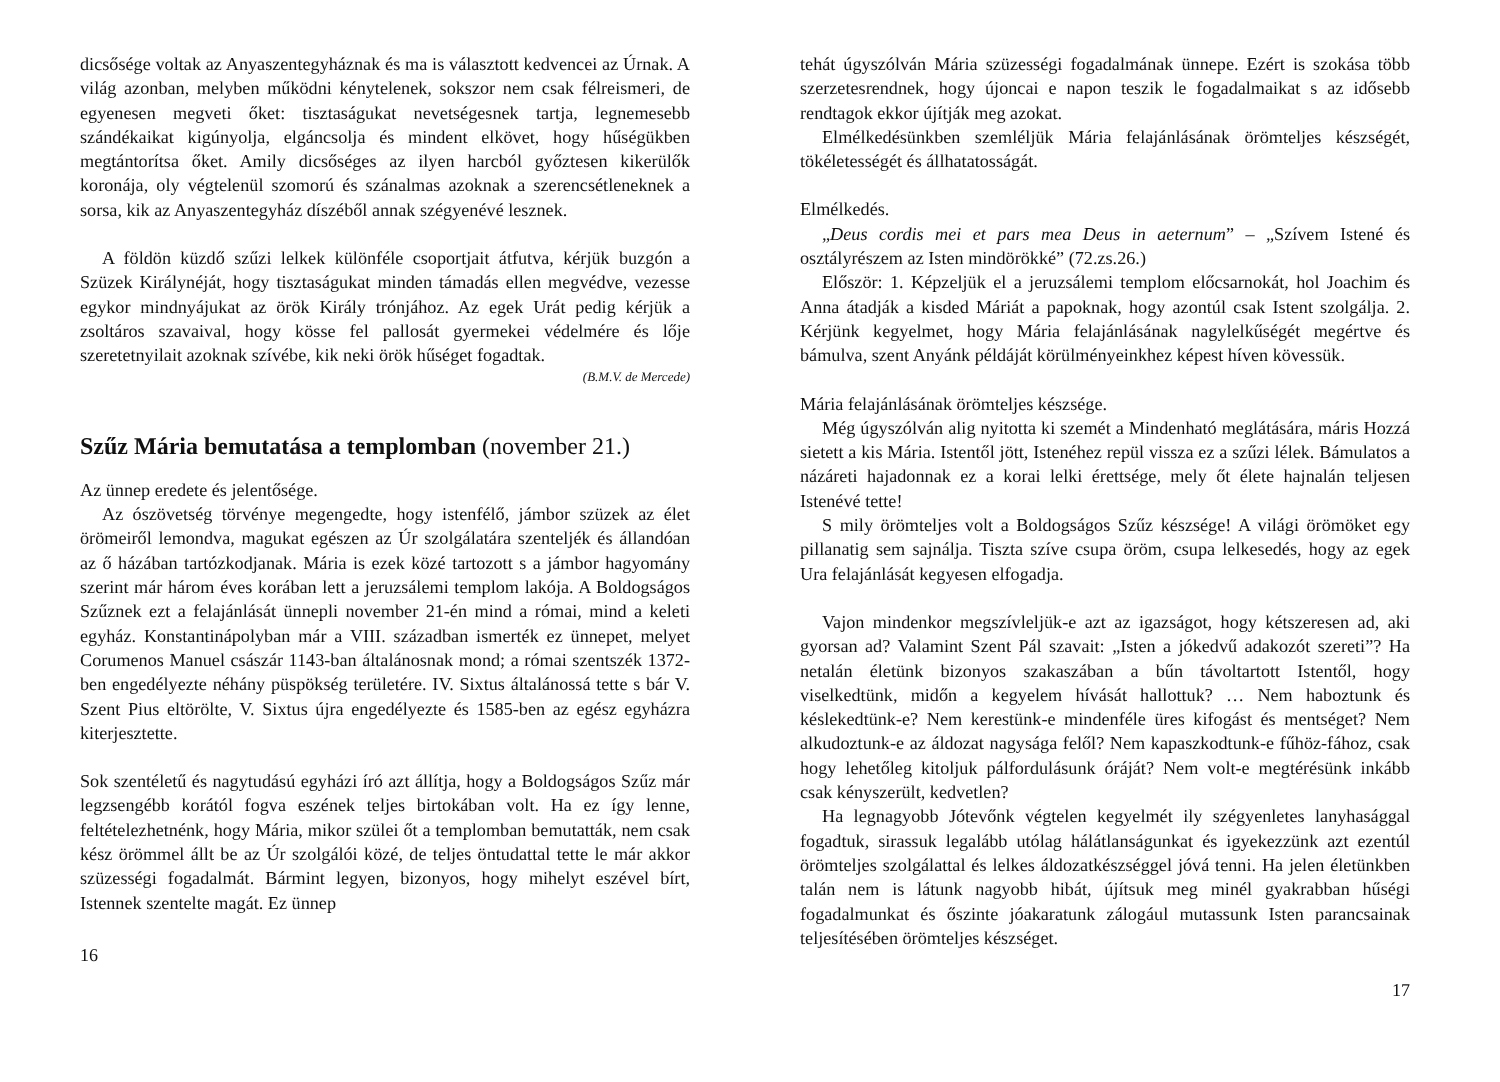dicsősége voltak az Anyaszentegyháznak és ma is választott kedvencei az Úrnak. A világ azonban, melyben működni kénytelenek, sokszor nem csak félreismeri, de egyenesen megveti őket: tisztaságukat nevetségesnek tartja, legnemesebb szándékaikat kigúnyolja, elgáncsolja és mindent elkövet, hogy hűségükben megtántorítsa őket. Amily dicsőséges az ilyen harcból győztesen kikerülők koronája, oly végtelenül szomorú és szánalmas azoknak a szerencsétleneknek a sorsa, kik az Anyaszentegyház díszéből annak szégyenévé lesznek.
A földön küzdő szűzi lelkek különféle csoportjait átfutva, kérjük buzgón a Szüzek Királynéját, hogy tisztaságukat minden támadás ellen megvédve, vezesse egykor mindnyájukat az örök Király trónjához. Az egek Urát pedig kérjük a zsoltáros szavaival, hogy kösse fel pallosát gyermekei védelmére és lője szeretetnyilait azoknak szívébe, kik neki örök hűséget fogadtak.
(B.M.V. de Mercede)
Szűz Mária bemutatása a templomban (november 21.)
Az ünnep eredete és jelentősége.
Az ószövetség törvénye megengedte, hogy istenfélő, jámbor szüzek az élet örömeiről lemondva, magukat egészen az Úr szolgálatára szenteljék és állandóan az ő házában tartózkodjanak. Mária is ezek közé tartozott s a jámbor hagyomány szerint már három éves korában lett a jeruzsálemi templom lakója. A Boldogságos Szűznek ezt a felajánlását ünnepli november 21-én mind a római, mind a keleti egyház. Konstantinápolyban már a VIII. században ismerték ez ünnepet, melyet Corumenos Manuel császár 1143-ban általánosnak mond; a római szentszék 1372-ben engedélyezte néhány püspökség területére. IV. Sixtus általánossá tette s bár V. Szent Pius eltörölte, V. Sixtus újra engedélyezte és 1585-ben az egész egyházra kiterjesztette.
Sok szentéletű és nagytudású egyházi író azt állítja, hogy a Boldogságos Szűz már legzsengébb korától fogva eszének teljes birtokában volt. Ha ez így lenne, feltételezhetnénk, hogy Mária, mikor szülei őt a templomban bemutatták, nem csak kész örömmel állt be az Úr szolgálói közé, de teljes öntudattal tette le már akkor szüzességi fogadalmát. Bármint legyen, bizonyos, hogy mihelyt eszével bírt, Istennek szentelte magát. Ez ünnep
16
tehát úgyszólván Mária szüzességi fogadalmának ünnepe. Ezért is szokása több szerzetesrendnek, hogy újoncai e napon teszik le fogadalmaikat s az idősebb rendtagok ekkor újítják meg azokat.
Elmélkedésünkben szemléljük Mária felajánlásának örömteljes készségét, tökéletességét és állhatatosságát.
Elmélkedés.
„Deus cordis mei et pars mea Deus in aeternum” – „Szívem Istené és osztályrészem az Isten mindörökké” (72.zs.26.)
Először: 1. Képzeljük el a jeruzsálemi templom előcsarnokát, hol Joachim és Anna átadják a kisded Máriát a papoknak, hogy azontúl csak Istent szolgálja. 2. Kérjünk kegyelmet, hogy Mária felajánlásának nagylelkűségét megértve és bámulva, szent Anyánk példáját körülményeinkhez képest híven kövessük.
Mária felajánlásának örömteljes készsége.
Még úgyszólván alig nyitotta ki szemét a Mindenható meglátására, máris Hozzá sietett a kis Mária. Istentől jött, Istenéhez repül vissza ez a szűzi lélek. Bámulatos a názáreti hajadonnak ez a korai lelki érettsége, mely őt élete hajnalán teljesen Istenévé tette!
S mily örömteljes volt a Boldogságos Szűz készsége! A világi örömöket egy pillanatig sem sajnálja. Tiszta szíve csupa öröm, csupa lelkesedés, hogy az egek Ura felajánlását kegyesen elfogadja.
Vajon mindenkor megszívleljük-e azt az igazságot, hogy kétszeresen ad, aki gyorsan ad? Valamint Szent Pál szavait: „Isten a jókedvű adakozót szereti”? Ha netalán életünk bizonyos szakaszában a bűn távoltartott Istentől, hogy viselkedtünk, midőn a kegyelem hívását hallottuk? … Nem haboztunk és késlekedtünk-e? Nem kerestünk-e mindenféle üres kifogást és mentséget? Nem alkudoztunk-e az áldozat nagysága felől? Nem kapaszkodtunk-e fűhöz-fához, csak hogy lehetőleg kitoljuk pálfordulásunk óráját? Nem volt-e megtérésünk inkább csak kényszerült, kedvetlen?
Ha legnagyobb Jótevőnk végtelen kegyelmét ily szégyenletes lanyhasággal fogadtuk, sirassuk legalább utólag hálátlanságunkat és igyekezzünk azt ezentúl örömteljes szolgálattal és lelkes áldozatkészséggel jóvá tenni. Ha jelen életünkben talán nem is látunk nagyobb hibát, újítsuk meg minél gyakrabban hűségi fogadalmunkat és őszinte jóakaratunk zálogául mutassunk Isten parancsainak teljesítésében örömteljes készséget.
17